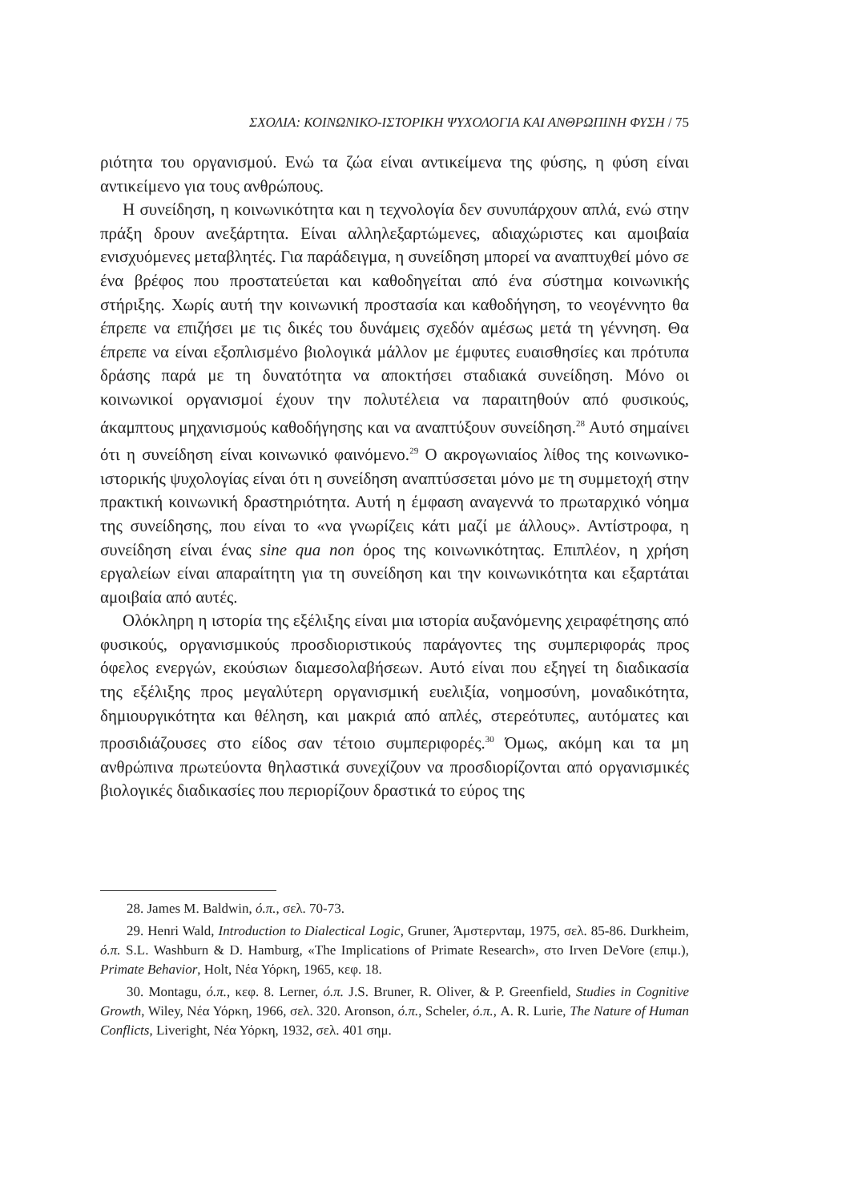ΣΧΟΛΙΑ: ΚΟΙΝΩΝΙΚΟ-ΙΣΤΟΡΙΚΗ ΨΥΧΟΛΟΓΙΑ ΚΑΙ ΑΝΘΡΩΠΙΝΗ ΦΥΣΗ / 75
ριότητα του οργανισμού. Ενώ τα ζώα είναι αντικείμενα της φύσης, η φύση είναι αντικείμενο για τους ανθρώπους.
Η συνείδηση, η κοινωνικότητα και η τεχνολογία δεν συνυπάρχουν απλά, ενώ στην πράξη δρουν ανεξάρτητα. Είναι αλληλεξαρτώμενες, αδιαχώριστες και αμοιβαία ενισχυόμενες μεταβλητές. Για παράδειγμα, η συνείδηση μπορεί να αναπτυχθεί μόνο σε ένα βρέφος που προστατεύεται και καθοδηγείται από ένα σύστημα κοινωνικής στήριξης. Χωρίς αυτή την κοινωνική προστασία και καθοδήγηση, το νεογέννητο θα έπρεπε να επιζήσει με τις δικές του δυνάμεις σχεδόν αμέσως μετά τη γέννηση. Θα έπρεπε να είναι εξοπλισμένο βιολογικά μάλλον με έμφυτες ευαισθησίες και πρότυπα δράσης παρά με τη δυνατότητα να αποκτήσει σταδιακά συνείδηση. Μόνο οι κοινωνικοί οργανισμοί έχουν την πολυτέλεια να παραιτηθούν από φυσικούς, άκαμπτους μηχανισμούς καθοδήγησης και να αναπτύξουν συνείδηση.<sup>28</sup> Αυτό σημαίνει ότι η συνείδηση είναι κοινωνικό φαινόμενο.<sup>29</sup> Ο ακρογωνιαίος λίθος της κοινωνικο-ιστορικής ψυχολογίας είναι ότι η συνείδηση αναπτύσσεται μόνο με τη συμμετοχή στην πρακτική κοινωνική δραστηριότητα. Αυτή η έμφαση αναγεννά το πρωταρχικό νόημα της συνείδησης, που είναι το «να γνωρίζεις κάτι μαζί με άλλους». Αντίστροφα, η συνείδηση είναι ένας sine qua non όρος της κοινωνικότητας. Επιπλέον, η χρήση εργαλείων είναι απαραίτητη για τη συνείδηση και την κοινωνικότητα και εξαρτάται αμοιβαία από αυτές.
Ολόκληρη η ιστορία της εξέλιξης είναι μια ιστορία αυξανόμενης χειραφέτησης από φυσικούς, οργανισμικούς προσδιοριστικούς παράγοντες της συμπεριφοράς προς όφελος ενεργών, εκούσιων διαμεσολαβήσεων. Αυτό είναι που εξηγεί τη διαδικασία της εξέλιξης προς μεγαλύτερη οργανισμική ευελιξία, νοημοσύνη, μοναδικότητα, δημιουργικότητα και θέληση, και μακριά από απλές, στερεότυπες, αυτόματες και προσιδιάζουσες στο είδος σαν τέτοιο συμπεριφορές.<sup>30</sup> Όμως, ακόμη και τα μη ανθρώπινα πρωτεύοντα θηλαστικά συνεχίζουν να προσδιορίζονται από οργανισμικές βιολογικές διαδικασίες που περιορίζουν δραστικά το εύρος της
28. James M. Baldwin, ό.π., σελ. 70-73.
29. Henri Wald, Introduction to Dialectical Logic, Gruner, Άμστερνταμ, 1975, σελ. 85-86. Durkheim, ό.π. S.L. Washburn & D. Hamburg, «The Implications of Primate Research», στο Irven DeVore (επιμ.), Primate Behavior, Holt, Νέα Υόρκη, 1965, κεφ. 18.
30. Montagu, ό.π., κεφ. 8. Lerner, ό.π. J.S. Bruner, R. Oliver, & P. Greenfield, Studies in Cognitive Growth, Wiley, Νέα Υόρκη, 1966, σελ. 320. Aronson, ό.π., Scheler, ό.π., A. R. Lurie, The Nature of Human Conflicts, Liveright, Νέα Υόρκη, 1932, σελ. 401 σημ.